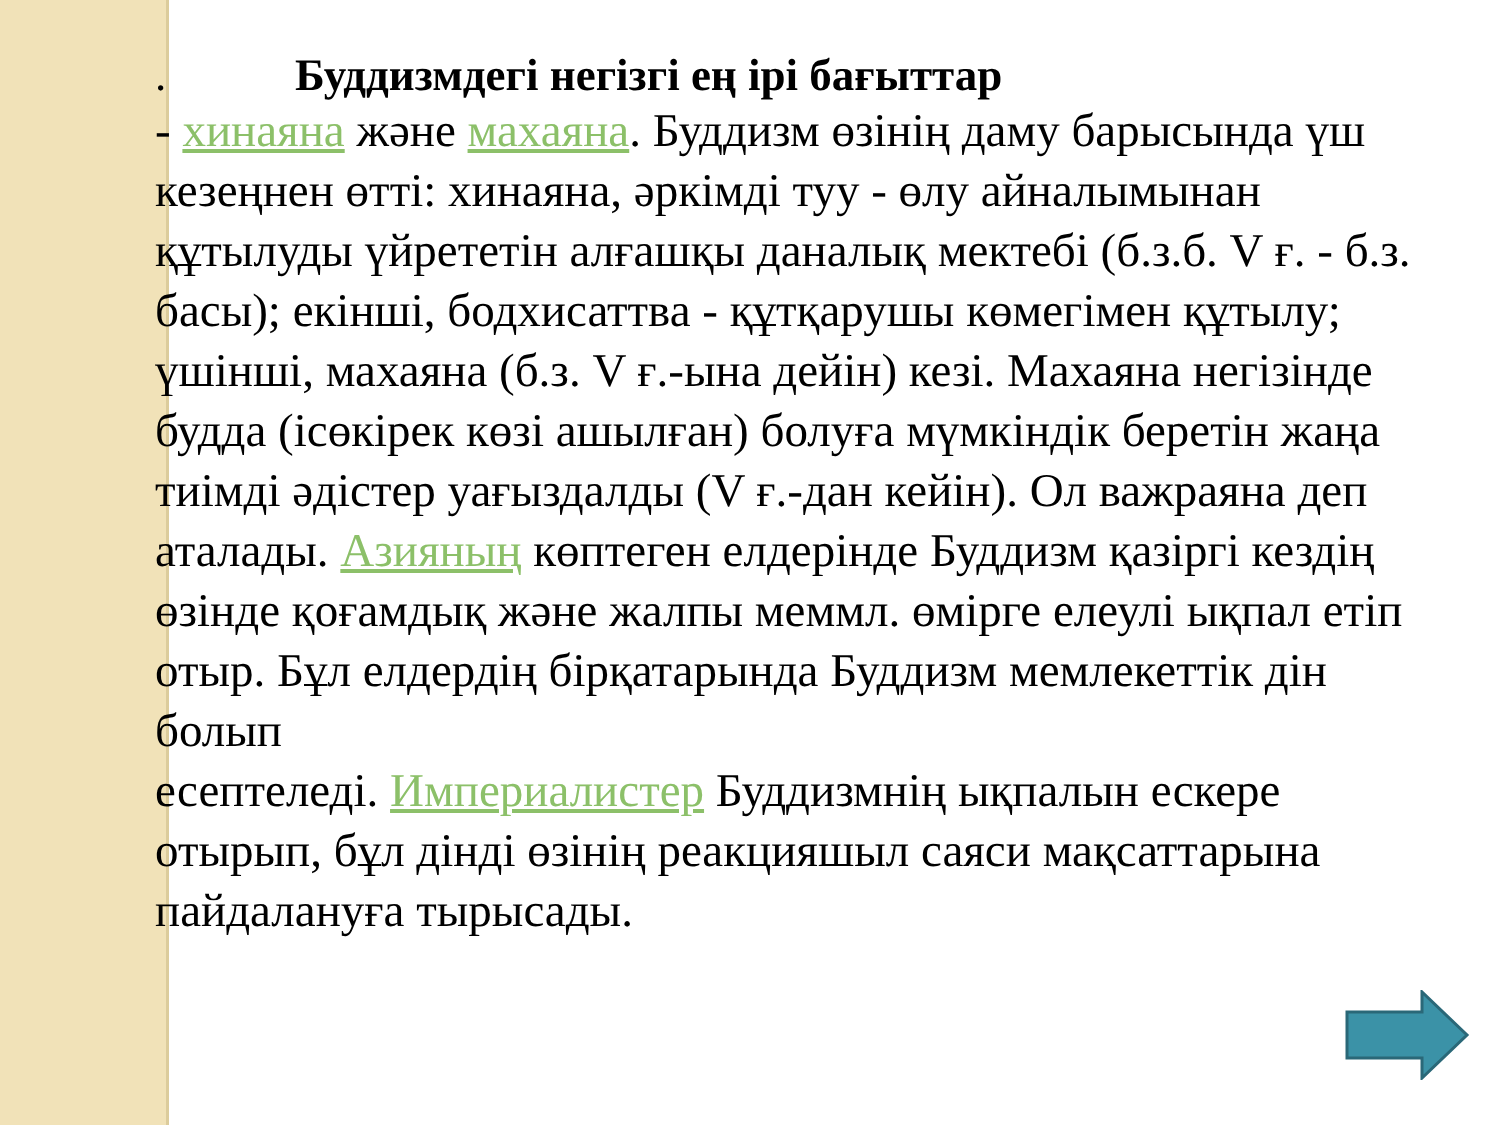. Буддизмдегі негізгі ең ірі бағыттар
- хинаяна және махаяна. Буддизм өзінің даму барысында үш кезеңнен өтті: хинаяна, әркімді туу - өлу айналымынан құтылуды үйрететін алғашқы даналық мектебі (б.з.б. V ғ. - б.з. басы); екінші, бодхисаттва - құтқарушы көмегімен құтылу; үшінші, махаяна (б.з. V ғ.-ына дейін) кезі. Махаяна негізінде будда (ісөкірек көзі ашылған) болуға мүмкіндік беретін жаңа тиімді әдістер уағыздалды (V ғ.-дан кейін). Ол важраяна деп аталады. Азияның көптеген елдерінде Буддизм қазіргі кездің өзінде қоғамдық және жалпы меммл. өмірге елеулі ықпал етіп отыр. Бұл елдердің бірқатарында Буддизм мемлекеттік дін болып
есептеледі. Империалистер Буддизмнің ықпалын ескере отырып, бұл дінді өзінің реакцияшыл саяси мақсаттарына пайдалануға тырысады.